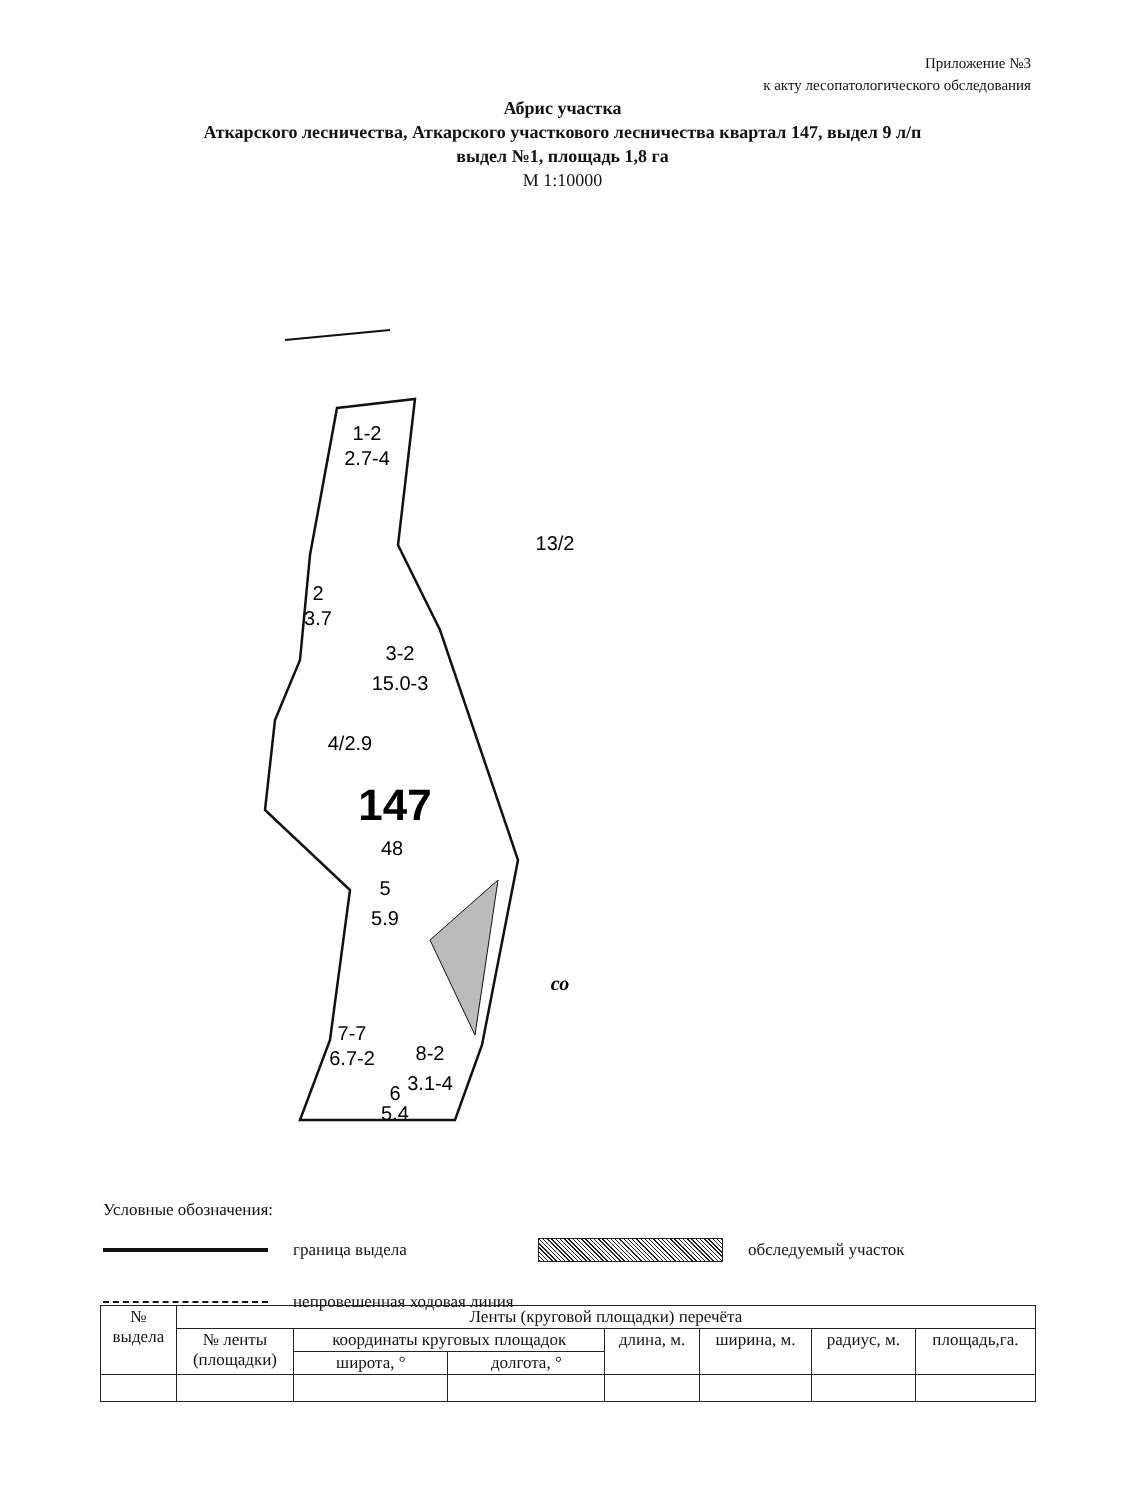Приложение №3
к акту лесопатологического обследования
Абрис участка
Аткарского лесничества, Аткарского участкового лесничества квартал 147, выдел 9 л/п
выдел №1, площадь 1,8 га
М 1:10000
1-2
2.7-4
2
3.7
3-2
15.0-3
4/2.9
147
48
5
5.9
7-7
6.7-2
8-2
3.1-4
6
5.4
13/2
со
Условные обозначения:
граница выдела обследуемый участок
непровешенная ходовая линия
| № выдела | Ленты (круговой площадки) перечёта | | | | | | |
| --- | --- | --- | --- | --- | --- | --- | --- |
| | № ленты (площадки) | координаты круговых площадок | | длина, м. | ширина, м. | радиус, м. | площадь,га. |
| | | широта, ° | долгота, ° | | | | |